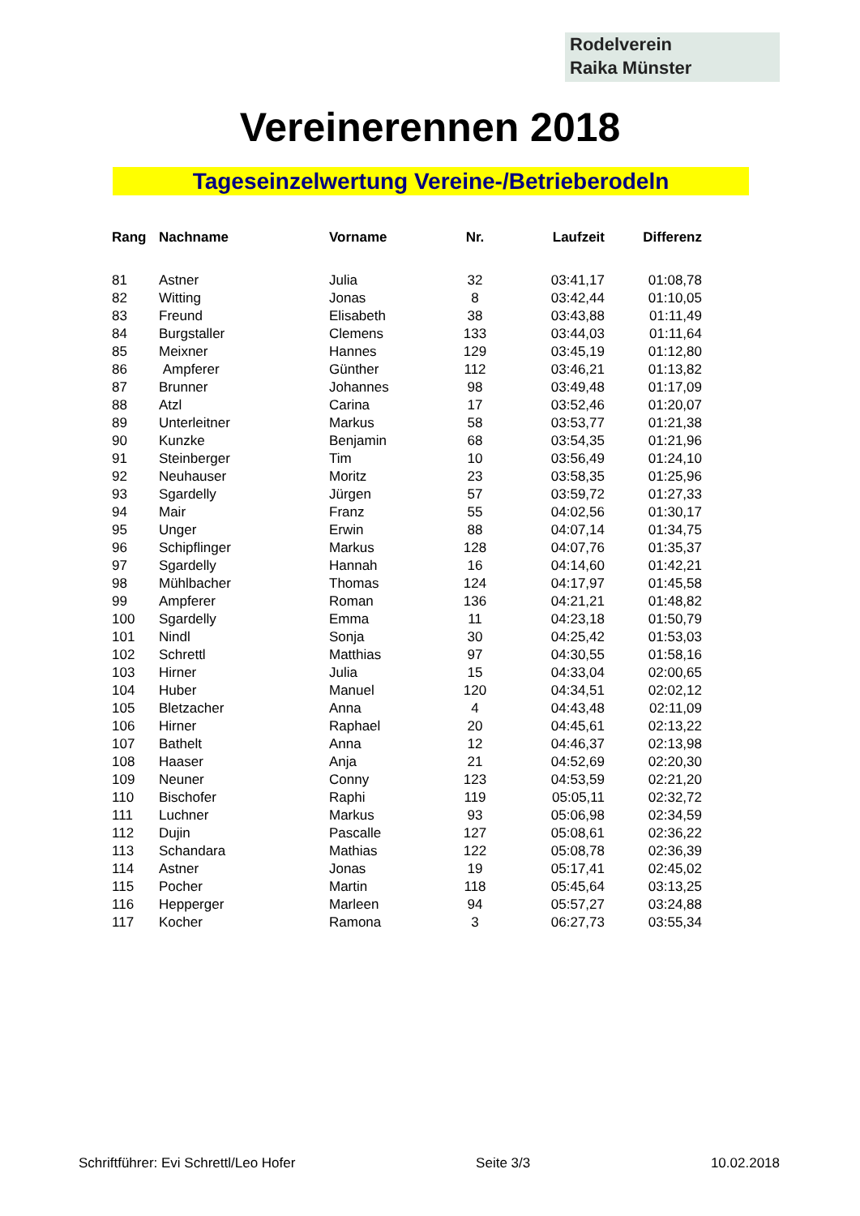Rodelverein
Raika Münster
Vereinerennen 2018
Tageseinzelwertung Vereine-/Betrieberodeln
| Rang | Nachname | Vorname | Nr. | Laufzeit | Differenz |
| --- | --- | --- | --- | --- | --- |
| 81 | Astner | Julia | 32 | 03:41,17 | 01:08,78 |
| 82 | Witting | Jonas | 8 | 03:42,44 | 01:10,05 |
| 83 | Freund | Elisabeth | 38 | 03:43,88 | 01:11,49 |
| 84 | Burgstaller | Clemens | 133 | 03:44,03 | 01:11,64 |
| 85 | Meixner | Hannes | 129 | 03:45,19 | 01:12,80 |
| 86 | Ampferer | Günther | 112 | 03:46,21 | 01:13,82 |
| 87 | Brunner | Johannes | 98 | 03:49,48 | 01:17,09 |
| 88 | Atzl | Carina | 17 | 03:52,46 | 01:20,07 |
| 89 | Unterleitner | Markus | 58 | 03:53,77 | 01:21,38 |
| 90 | Kunzke | Benjamin | 68 | 03:54,35 | 01:21,96 |
| 91 | Steinberger | Tim | 10 | 03:56,49 | 01:24,10 |
| 92 | Neuhauser | Moritz | 23 | 03:58,35 | 01:25,96 |
| 93 | Sgardelly | Jürgen | 57 | 03:59,72 | 01:27,33 |
| 94 | Mair | Franz | 55 | 04:02,56 | 01:30,17 |
| 95 | Unger | Erwin | 88 | 04:07,14 | 01:34,75 |
| 96 | Schipflinger | Markus | 128 | 04:07,76 | 01:35,37 |
| 97 | Sgardelly | Hannah | 16 | 04:14,60 | 01:42,21 |
| 98 | Mühlbacher | Thomas | 124 | 04:17,97 | 01:45,58 |
| 99 | Ampferer | Roman | 136 | 04:21,21 | 01:48,82 |
| 100 | Sgardelly | Emma | 11 | 04:23,18 | 01:50,79 |
| 101 | Nindl | Sonja | 30 | 04:25,42 | 01:53,03 |
| 102 | Schrettl | Matthias | 97 | 04:30,55 | 01:58,16 |
| 103 | Hirner | Julia | 15 | 04:33,04 | 02:00,65 |
| 104 | Huber | Manuel | 120 | 04:34,51 | 02:02,12 |
| 105 | Bletzacher | Anna | 4 | 04:43,48 | 02:11,09 |
| 106 | Hirner | Raphael | 20 | 04:45,61 | 02:13,22 |
| 107 | Bathelt | Anna | 12 | 04:46,37 | 02:13,98 |
| 108 | Haaser | Anja | 21 | 04:52,69 | 02:20,30 |
| 109 | Neuner | Conny | 123 | 04:53,59 | 02:21,20 |
| 110 | Bischofer | Raphi | 119 | 05:05,11 | 02:32,72 |
| 111 | Luchner | Markus | 93 | 05:06,98 | 02:34,59 |
| 112 | Dujin | Pascalle | 127 | 05:08,61 | 02:36,22 |
| 113 | Schandara | Mathias | 122 | 05:08,78 | 02:36,39 |
| 114 | Astner | Jonas | 19 | 05:17,41 | 02:45,02 |
| 115 | Pocher | Martin | 118 | 05:45,64 | 03:13,25 |
| 116 | Hepperger | Marleen | 94 | 05:57,27 | 03:24,88 |
| 117 | Kocher | Ramona | 3 | 06:27,73 | 03:55,34 |
Schriftführer: Evi Schrettl/Leo Hofer Seite 3/3 10.02.2018